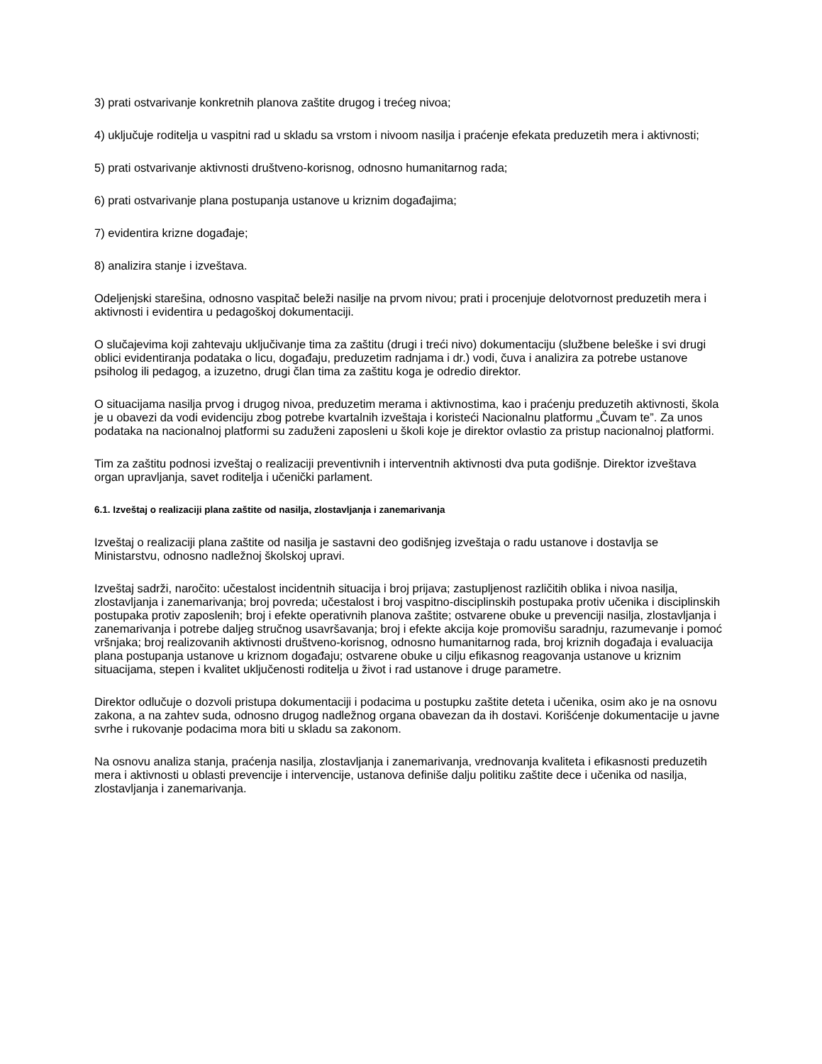3) prati ostvarivanje konkretnih planova zaštite drugog i trećeg nivoa;
4) uključuje roditelja u vaspitni rad u skladu sa vrstom i nivoom nasilja i praćenje efekata preduzetih mera i aktivnosti;
5) prati ostvarivanje aktivnosti društveno-korisnog, odnosno humanitarnog rada;
6) prati ostvarivanje plana postupanja ustanove u kriznim događajima;
7) evidentira krizne događaje;
8) analizira stanje i izveštava.
Odeljenjski starešina, odnosno vaspitač beleži nasilje na prvom nivou; prati i procenjuje delotvornost preduzetih mera i aktivnosti i evidentira u pedagoškoj dokumentaciji.
O slučajevima koji zahtevaju uključivanje tima za zaštitu (drugi i treći nivo) dokumentaciju (službene beleške i svi drugi oblici evidentiranja podataka o licu, događaju, preduzetim radnjama i dr.) vodi, čuva i analizira za potrebe ustanove psiholog ili pedagog, a izuzetno, drugi član tima za zaštitu koga je odredio direktor.
O situacijama nasilja prvog i drugog nivoa, preduzetim merama i aktivnostima, kao i praćenju preduzetih aktivnosti, škola je u obavezi da vodi evidenciju zbog potrebe kvartalnih izveštaja i koristeći Nacionalnu platformu „Čuvam te”. Za unos podataka na nacionalnoj platformi su zaduženi zaposleni u školi koje je direktor ovlastio za pristup nacionalnoj platformi.
Tim za zaštitu podnosi izveštaj o realizaciji preventivnih i interventnih aktivnosti dva puta godišnje. Direktor izveštava organ upravljanja, savet roditelja i učenički parlament.
6.1. Izveštaj o realizaciji plana zaštite od nasilja, zlostavljanja i zanemarivanja
Izveštaj o realizaciji plana zaštite od nasilja je sastavni deo godišnjeg izveštaja o radu ustanove i dostavlja se Ministarstvu, odnosno nadležnoj školskoj upravi.
Izveštaj sadrži, naročito: učestalost incidentnih situacija i broj prijava; zastupljenost različitih oblika i nivoa nasilja, zlostavljanja i zanemarivanja; broj povreda; učestalost i broj vaspitno-disciplinskih postupaka protiv učenika i disciplinskih postupaka protiv zaposlenih; broj i efekte operativnih planova zaštite; ostvarene obuke u prevenciji nasilja, zlostavljanja i zanemarivanja i potrebe daljeg stručnog usavršavanja; broj i efekte akcija koje promovišu saradnju, razumevanje i pomoć vršnjaka; broj realizovanih aktivnosti društveno-korisnog, odnosno humanitarnog rada, broj kriznih događaja i evaluacija plana postupanja ustanove u kriznom događaju; ostvarene obuke u cilju efikasnog reagovanja ustanove u kriznim situacijama, stepen i kvalitet uključenosti roditelja u život i rad ustanove i druge parametre.
Direktor odlučuje o dozvoli pristupa dokumentaciji i podacima u postupku zaštite deteta i učenika, osim ako je na osnovu zakona, a na zahtev suda, odnosno drugog nadležnog organa obavezan da ih dostavi. Korišćenje dokumentacije u javne svrhe i rukovanje podacima mora biti u skladu sa zakonom.
Na osnovu analiza stanja, praćenja nasilja, zlostavljanja i zanemarivanja, vrednovanja kvaliteta i efikasnosti preduzetih mera i aktivnosti u oblasti prevencije i intervencije, ustanova definiše dalju politiku zaštite dece i učenika od nasilja, zlostavljanja i zanemarivanja.